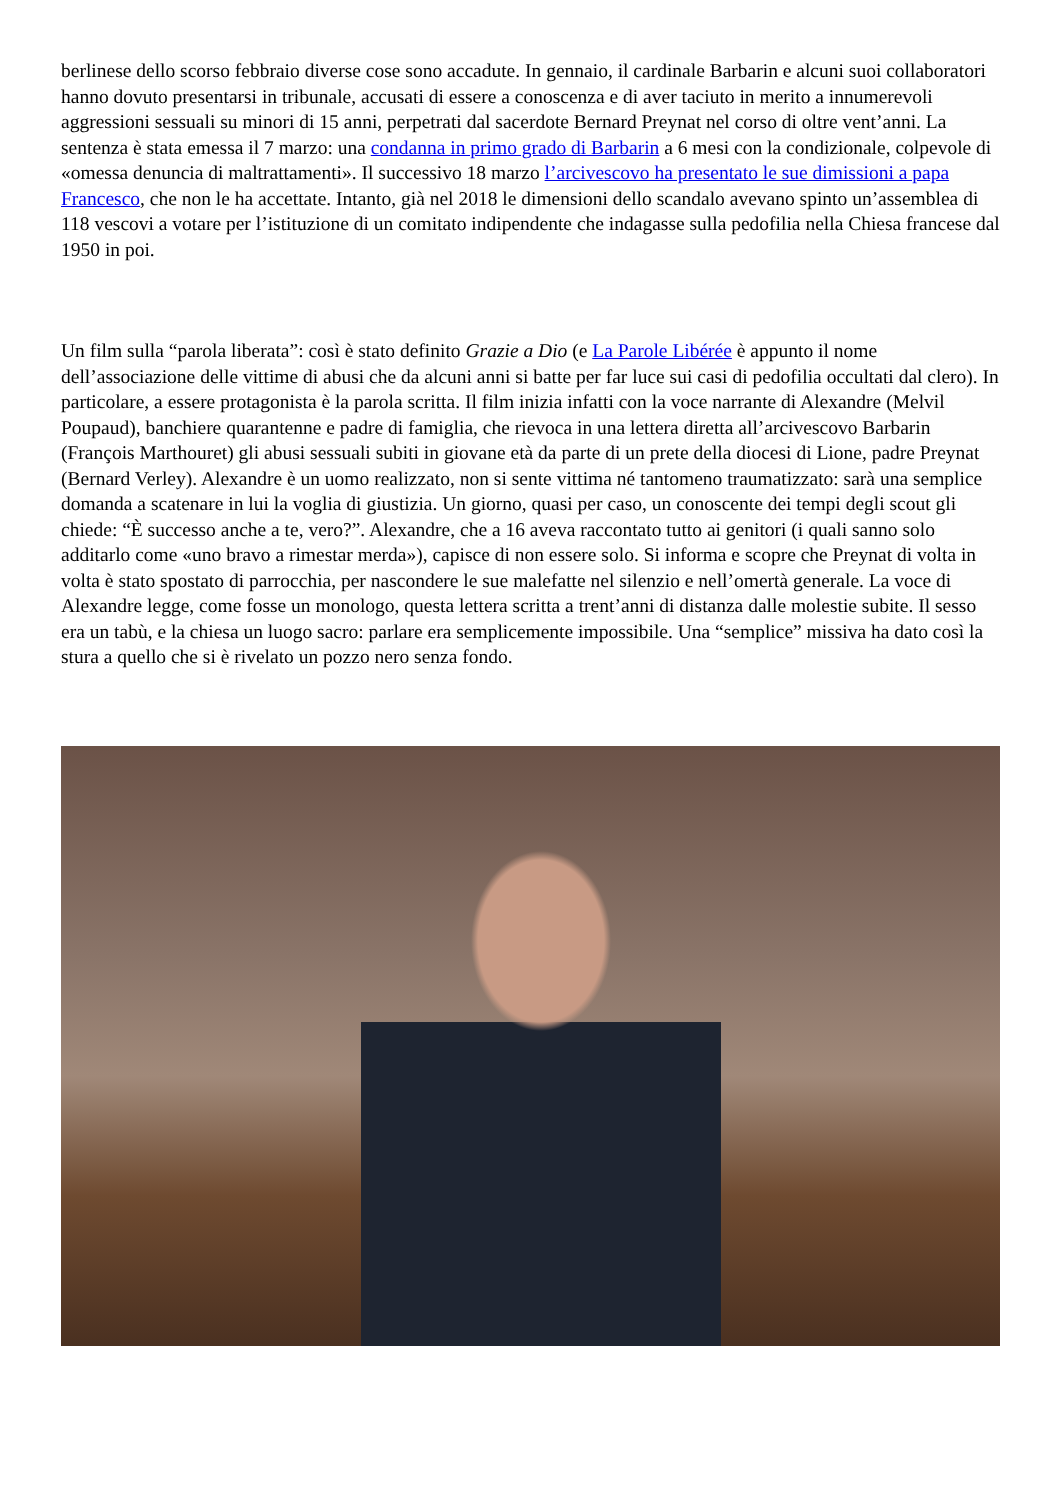berlinese dello scorso febbraio diverse cose sono accadute. In gennaio, il cardinale Barbarin e alcuni suoi collaboratori hanno dovuto presentarsi in tribunale, accusati di essere a conoscenza e di aver taciuto in merito a innumerevoli aggressioni sessuali su minori di 15 anni, perpetrati dal sacerdote Bernard Preynat nel corso di oltre vent’anni. La sentenza è stata emessa il 7 marzo: una condanna in primo grado di Barbarin a 6 mesi con la condizionale, colpevole di «omessa denuncia di maltrattamenti». Il successivo 18 marzo l’arcivescovo ha presentato le sue dimissioni a papa Francesco, che non le ha accettate. Intanto, già nel 2018 le dimensioni dello scandalo avevano spinto un’assemblea di 118 vescovi a votare per l’istituzione di un comitato indipendente che indagasse sulla pedofilia nella Chiesa francese dal 1950 in poi.
Un film sulla “parola liberata”: così è stato definito Grazie a Dio (e La Parole Libérée è appunto il nome dell’associazione delle vittime di abusi che da alcuni anni si batte per far luce sui casi di pedofilia occultati dal clero). In particolare, a essere protagonista è la parola scritta. Il film inizia infatti con la voce narrante di Alexandre (Melvil Poupaud), banchiere quarantenne e padre di famiglia, che rievoca in una lettera diretta all’arcivescovo Barbarin (François Marthouret) gli abusi sessuali subiti in giovane età da parte di un prete della diocesi di Lione, padre Preynat (Bernard Verley). Alexandre è un uomo realizzato, non si sente vittima né tantomeno traumatizzato: sarà una semplice domanda a scatenare in lui la voglia di giustizia. Un giorno, quasi per caso, un conoscente dei tempi degli scout gli chiede: “È successo anche a te, vero?”. Alexandre, che a 16 aveva raccontato tutto ai genitori (i quali sanno solo additarlo come «uno bravo a rimestar merda»), capisce di non essere solo. Si informa e scopre che Preynat di volta in volta è stato spostato di parrocchia, per nascondere le sue malefatte nel silenzio e nell’omertà generale. La voce di Alexandre legge, come fosse un monologo, questa lettera scritta a trent’anni di distanza dalle molestie subite. Il sesso era un tabù, e la chiesa un luogo sacro: parlare era semplicemente impossibile. Una “semplice” missiva ha dato così la stura a quello che si è rivelato un pozzo nero senza fondo.